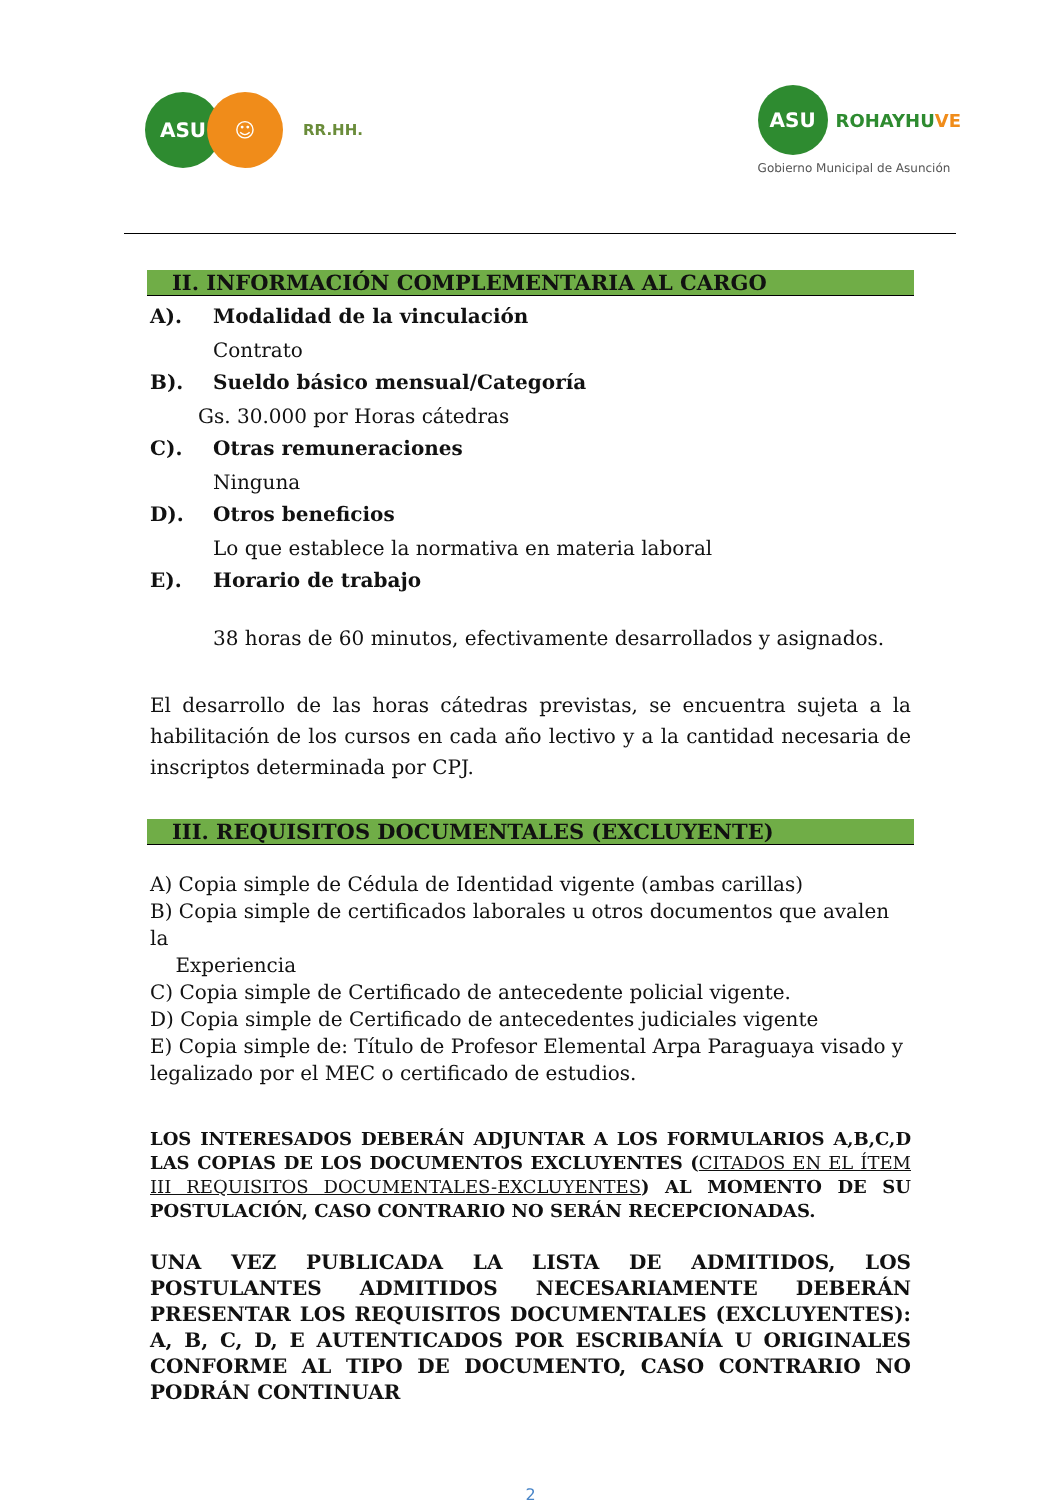ASU ☺
RR.HH.
ASU
ROHAYHUVE
Gobierno Municipal de Asunción
II. INFORMACIÓN COMPLEMENTARIA AL CARGO
A). Modalidad de la vinculación
Contrato
B). Sueldo básico mensual/Categoría
Gs. 30.000 por Horas cátedras
C). Otras remuneraciones
Ninguna
D). Otros beneficios
Lo que establece la normativa en materia laboral
E). Horario de trabajo
38 horas de 60 minutos, efectivamente desarrollados y asignados.
El desarrollo de las horas cátedras previstas, se encuentra sujeta a la habilitación de los cursos en cada año lectivo y a la cantidad necesaria de inscriptos determinada por CPJ.
III. REQUISITOS DOCUMENTALES (EXCLUYENTE)
A) Copia simple de Cédula de Identidad vigente (ambas carillas)
B) Copia simple de certificados laborales u otros documentos que avalen la
Experiencia
C) Copia simple de Certificado de antecedente policial vigente.
D) Copia simple de Certificado de antecedentes judiciales vigente
E) Copia simple de: Título de Profesor Elemental Arpa Paraguaya visado y
legalizado por el MEC o certificado de estudios.
LOS INTERESADOS DEBERÁN ADJUNTAR A LOS FORMULARIOS A,B,C,D LAS COPIAS DE LOS DOCUMENTOS EXCLUYENTES (CITADOS EN EL ÍTEM III REQUISITOS DOCUMENTALES-EXCLUYENTES) AL MOMENTO DE SU POSTULACIÓN, CASO CONTRARIO NO SERÁN RECEPCIONADAS.
UNA VEZ PUBLICADA LA LISTA DE ADMITIDOS, LOS POSTULANTES ADMITIDOS NECESARIAMENTE DEBERÁN PRESENTAR LOS REQUISITOS DOCUMENTALES (EXCLUYENTES): A, B, C, D, E AUTENTICADOS POR ESCRIBANÍA U ORIGINALES CONFORME AL TIPO DE DOCUMENTO, CASO CONTRARIO NO PODRÁN CONTINUAR
2